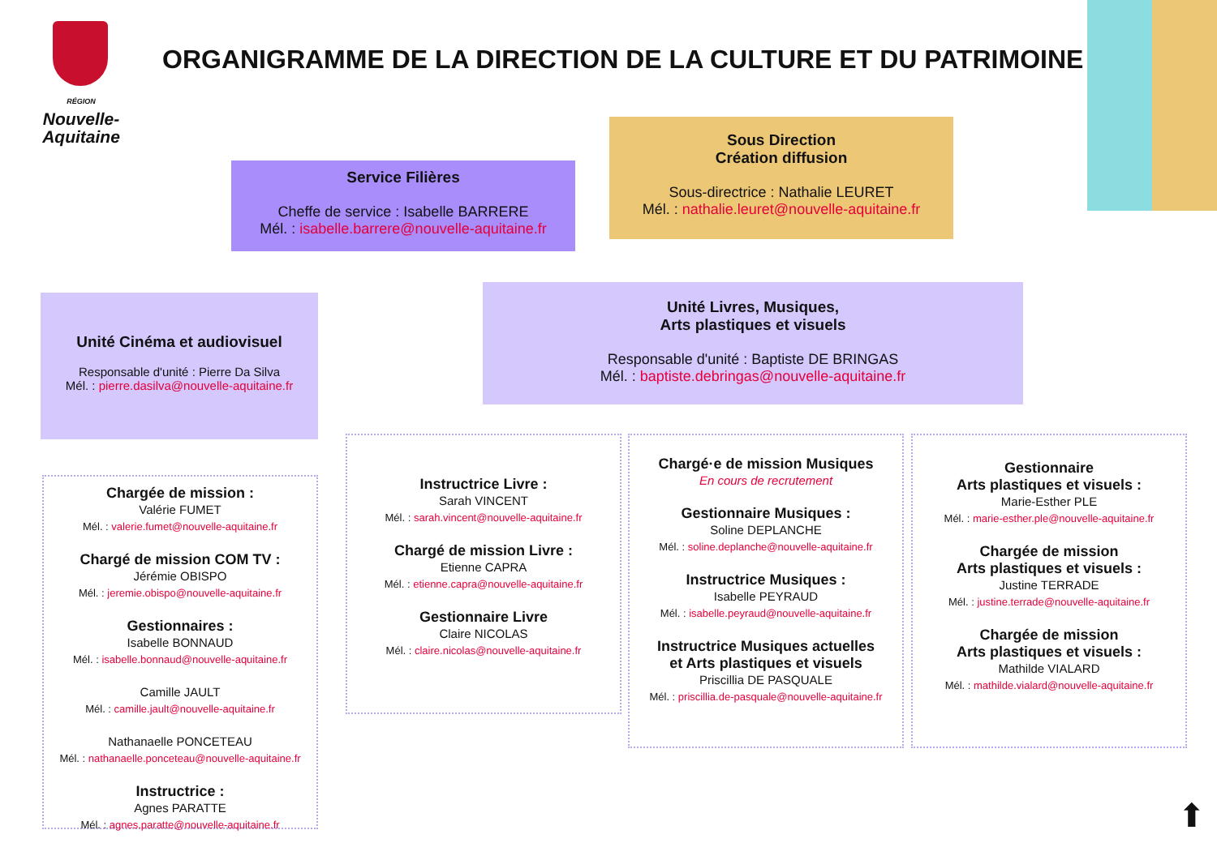RÉGION
Nouvelle-
Aquitaine
ORGANIGRAMME DE LA DIRECTION DE LA CULTURE ET DU PATRIMOINE
Service Filières
Cheffe de service : Isabelle BARRERE
Mél. : isabelle.barrere@nouvelle-aquitaine.fr
Sous Direction
Création diffusion
Sous-directrice : Nathalie LEURET
Mél. : nathalie.leuret@nouvelle-aquitaine.fr
Unité Cinéma et audiovisuel
Responsable d'unité : Pierre Da Silva
Mél. : pierre.dasilva@nouvelle-aquitaine.fr
Unité Livres, Musiques,
Arts plastiques et visuels
Responsable d'unité : Baptiste DE BRINGAS
Mél. : baptiste.debringas@nouvelle-aquitaine.fr
Chargée de mission :
Valérie FUMET
Mél. : valerie.fumet@nouvelle-aquitaine.fr
Chargé de mission COM TV :
Jérémie OBISPO
Mél. : jeremie.obispo@nouvelle-aquitaine.fr
Gestionnaires :
Isabelle BONNAUD
Mél. : isabelle.bonnaud@nouvelle-aquitaine.fr
Camille JAULT
Mél. : camille.jault@nouvelle-aquitaine.fr
Nathanaelle PONCETEAU
Mél. : nathanaelle.ponceteau@nouvelle-aquitaine.fr
Instructrice :
Agnes PARATTE
Mél. : agnes.paratte@nouvelle-aquitaine.fr
Instructrice Livre :
Sarah VINCENT
Mél. : sarah.vincent@nouvelle-aquitaine.fr
Chargé de mission Livre :
Etienne CAPRA
Mél. : etienne.capra@nouvelle-aquitaine.fr
Gestionnaire Livre
Claire NICOLAS
Mél. : claire.nicolas@nouvelle-aquitaine.fr
Chargé·e de mission Musiques
En cours de recrutement
Gestionnaire Musiques :
Soline DEPLANCHE
Mél. : soline.deplanche@nouvelle-aquitaine.fr
Instructrice Musiques :
Isabelle PEYRAUD
Mél. : isabelle.peyraud@nouvelle-aquitaine.fr
Instructrice Musiques actuelles
et Arts plastiques et visuels
Priscillia DE PASQUALE
Mél. : priscillia.de-pasquale@nouvelle-aquitaine.fr
Gestionnaire
Arts plastiques et visuels :
Marie-Esther PLE
Mél. : marie-esther.ple@nouvelle-aquitaine.fr
Chargée de mission
Arts plastiques et visuels :
Justine TERRADE
Mél. : justine.terrade@nouvelle-aquitaine.fr
Chargée de mission
Arts plastiques et visuels :
Mathilde VIALARD
Mél. : mathilde.vialard@nouvelle-aquitaine.fr
⬆